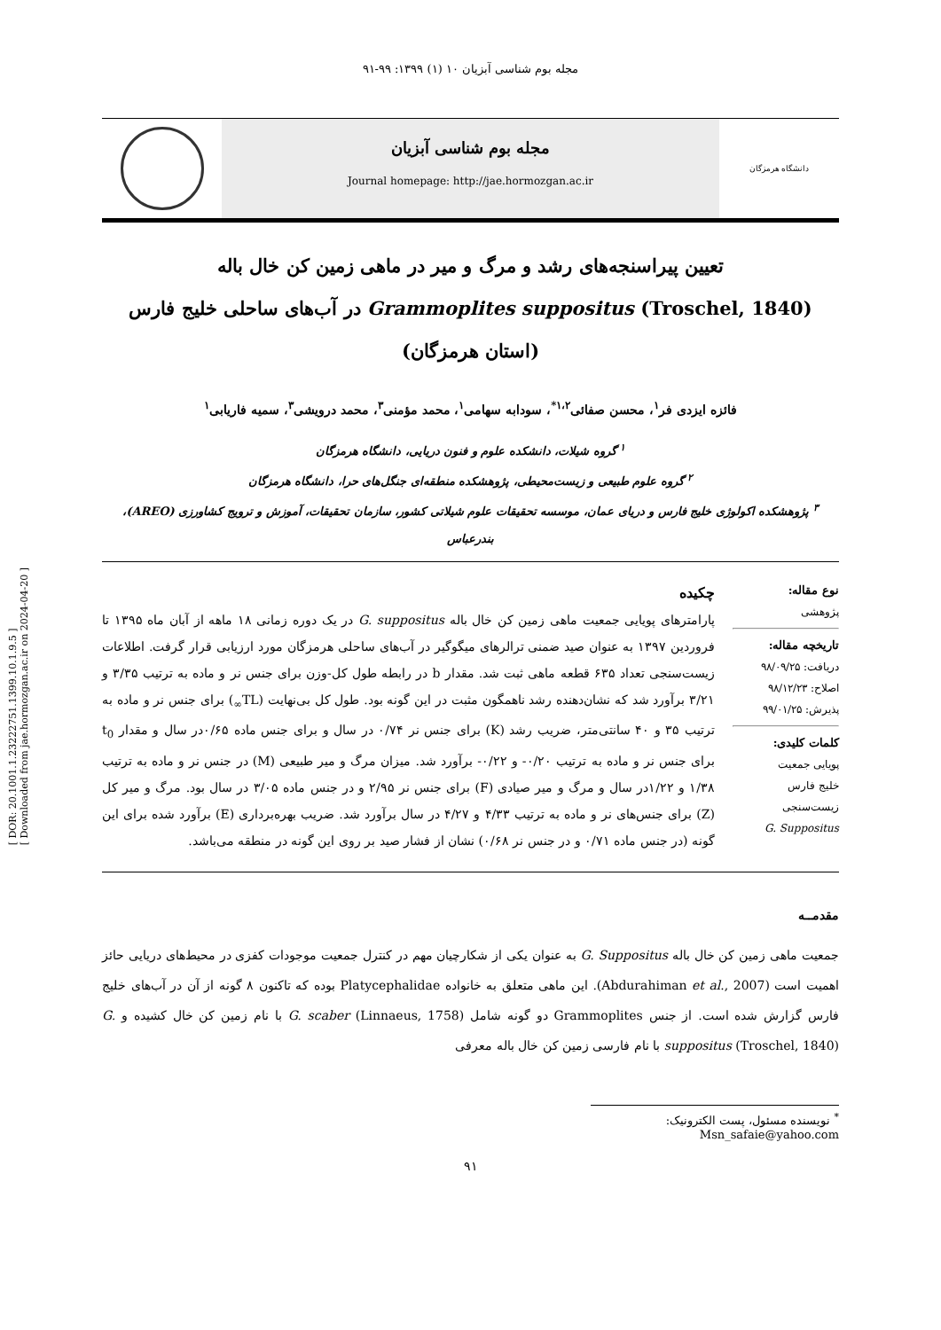[ DOR: 20.1001.1.23222751.1399.10.1.9.5 ]
[ Downloaded from jae.hormozgan.ac.ir on 2024-04-20 ]
مجله بوم شناسی آبزیان ۱۰ (۱) ۱۳۹۹: ۹۹-۹۱
دانشگاه هرمزگان
مجله بوم شناسی آبزیان
Journal homepage: http://jae.hormozgan.ac.ir
تعیین پیراسنجه‌های رشد و مرگ و میر در ماهی زمین کن خال باله
Grammoplites suppositus (Troschel, 1840) در آب‌های ساحلی خلیج فارس
(استان هرمزگان)
فائزه ایزدی فر<sup>۱</sup>، محسن صفائی<sup>۱،۲*</sup>، سودابه سهامی<sup>۱</sup>، محمد مؤمنی<sup>۳</sup>، محمد درویشی<sup>۳</sup>، سمیه فاریابی<sup>۱</sup>
<sup>۱</sup> گروه شیلات، دانشکده علوم و فنون دریایی، دانشگاه هرمزگان
<sup>۲</sup> گروه علوم طبیعی و زیست‌محیطی، پژوهشکده منطقه‌ای جنگل‌های حرا، دانشگاه هرمزگان
<sup>۳</sup> پژوهشکده اکولوژی خلیج فارس و دریای عمان، موسسه تحقیقات علوم شیلاتی کشور، سازمان تحقیقات، آموزش و ترویج کشاورزی (AREO)، بندرعباس
نوع مقاله:
پژوهشی
تاریخچه مقاله:
دریافت: ۹۸/۰۹/۲۵
اصلاح: ۹۸/۱۲/۲۳
پذیرش: ۹۹/۰۱/۲۵
کلمات کلیدی:
پویایی جمعیت
خلیج فارس
زیست‌سنجی
G. Suppositus
چکیده
پارامترهای پویایی جمعیت ماهی زمین کن خال باله G. suppositus در یک دوره زمانی ۱۸ ماهه از آبان ماه ۱۳۹۵ تا فروردین ۱۳۹۷ به عنوان صید ضمنی ترالرهای میگوگیر در آب‌های ساحلی هرمزگان مورد ارزیابی قرار گرفت. اطلاعات زیست‌سنجی تعداد ۶۳۵ قطعه ماهی ثبت شد. مقدار b در رابطه طول کل-وزن برای جنس نر و ماده به ترتیب ۳/۳۵ و ۳/۲۱ برآورد شد که نشان‌دهنده رشد ناهمگون مثبت در این گونه بود. طول کل بی‌نهایت (TL<sub>∞</sub>) برای جنس نر و ماده به ترتیب ۳۵ و ۴۰ سانتی‌متر، ضریب رشد (K) برای جنس نر ۰/۷۴ در سال و برای جنس ماده ۰/۶۵در سال و مقدار t<sub>0</sub> برای جنس نر و ماده به ترتیب ۰/۲۰- و ۰/۲۲- برآورد شد. میزان مرگ و میر طبیعی (M) در جنس نر و ماده به ترتیب ۱/۳۸ و ۱/۲۲در سال و مرگ و میر صیادی (F) برای جنس نر ۲/۹۵ و در جنس ماده ۳/۰۵ در سال بود. مرگ و میر کل (Z) برای جنس‌های نر و ماده به ترتیب ۴/۳۳ و ۴/۲۷ در سال برآورد شد. ضریب بهره‌برداری (E) برآورد شده برای این گونه (در جنس ماده ۰/۷۱ و در جنس نر ۰/۶۸) نشان از فشار صید بر روی این گونه در منطقه می‌باشد.
مقدمــه
جمعیت ماهی زمین کن خال باله G. Suppositus به عنوان یکی از شکارچیان مهم در کنترل جمعیت موجودات کفزی در محیط‌های دریایی حائز اهمیت است (Abdurahiman et al., 2007). این ماهی متعلق به خانواده Platycephalidae بوده که تاکنون ۸ گونه از آن در آب‌های خلیج فارس گزارش شده است. از جنس Grammoplites دو گونه شامل G. scaber (Linnaeus, 1758) با نام زمین کن خال کشیده و G. suppositus (Troschel, 1840) با نام فارسی زمین کن خال باله معرفی
<sup>*</sup> نویسنده مسئول، پست الکترونیک: Msn_safaie@yahoo.com
۹۱